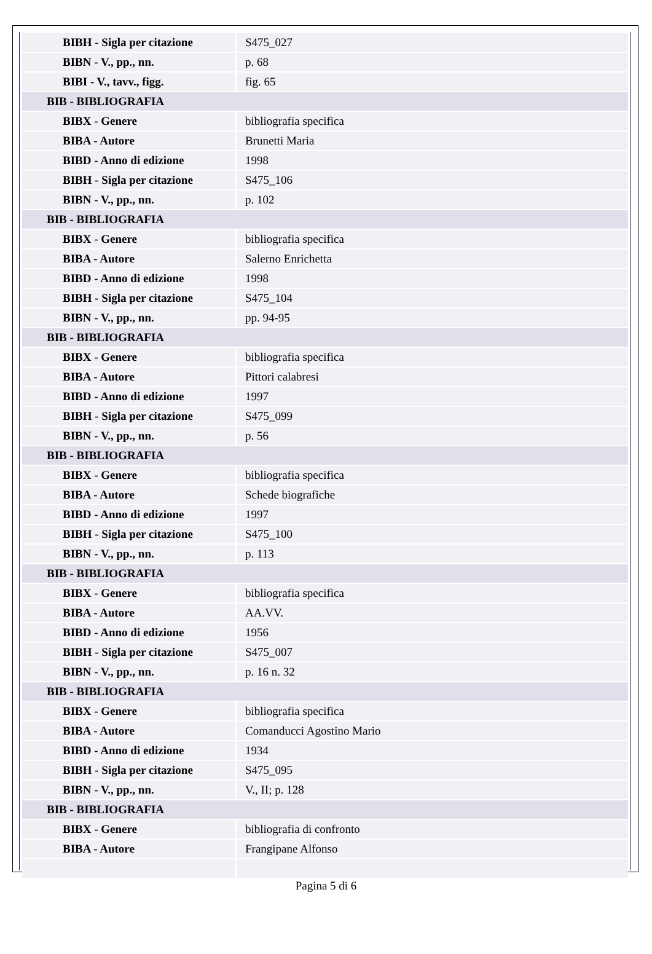| BIBH - Sigla per citazione | S475_027 |
| BIBN - V., pp., nn. | p. 68 |
| BIBI - V., tavv., figg. | fig. 65 |
| BIB - BIBLIOGRAFIA | |
| BIBX - Genere | bibliografia specifica |
| BIBA - Autore | Brunetti Maria |
| BIBD - Anno di edizione | 1998 |
| BIBH - Sigla per citazione | S475_106 |
| BIBN - V., pp., nn. | p. 102 |
| BIB - BIBLIOGRAFIA | |
| BIBX - Genere | bibliografia specifica |
| BIBA - Autore | Salerno Enrichetta |
| BIBD - Anno di edizione | 1998 |
| BIBH - Sigla per citazione | S475_104 |
| BIBN - V., pp., nn. | pp. 94-95 |
| BIB - BIBLIOGRAFIA | |
| BIBX - Genere | bibliografia specifica |
| BIBA - Autore | Pittori calabresi |
| BIBD - Anno di edizione | 1997 |
| BIBH - Sigla per citazione | S475_099 |
| BIBN - V., pp., nn. | p. 56 |
| BIB - BIBLIOGRAFIA | |
| BIBX - Genere | bibliografia specifica |
| BIBA - Autore | Schede biografiche |
| BIBD - Anno di edizione | 1997 |
| BIBH - Sigla per citazione | S475_100 |
| BIBN - V., pp., nn. | p. 113 |
| BIB - BIBLIOGRAFIA | |
| BIBX - Genere | bibliografia specifica |
| BIBA - Autore | AA.VV. |
| BIBD - Anno di edizione | 1956 |
| BIBH - Sigla per citazione | S475_007 |
| BIBN - V., pp., nn. | p. 16 n. 32 |
| BIB - BIBLIOGRAFIA | |
| BIBX - Genere | bibliografia specifica |
| BIBA - Autore | Comanducci Agostino Mario |
| BIBD - Anno di edizione | 1934 |
| BIBH - Sigla per citazione | S475_095 |
| BIBN - V., pp., nn. | V., II; p. 128 |
| BIB - BIBLIOGRAFIA | |
| BIBX - Genere | bibliografia di confronto |
| BIBA - Autore | Frangipane Alfonso |
Pagina 5 di 6